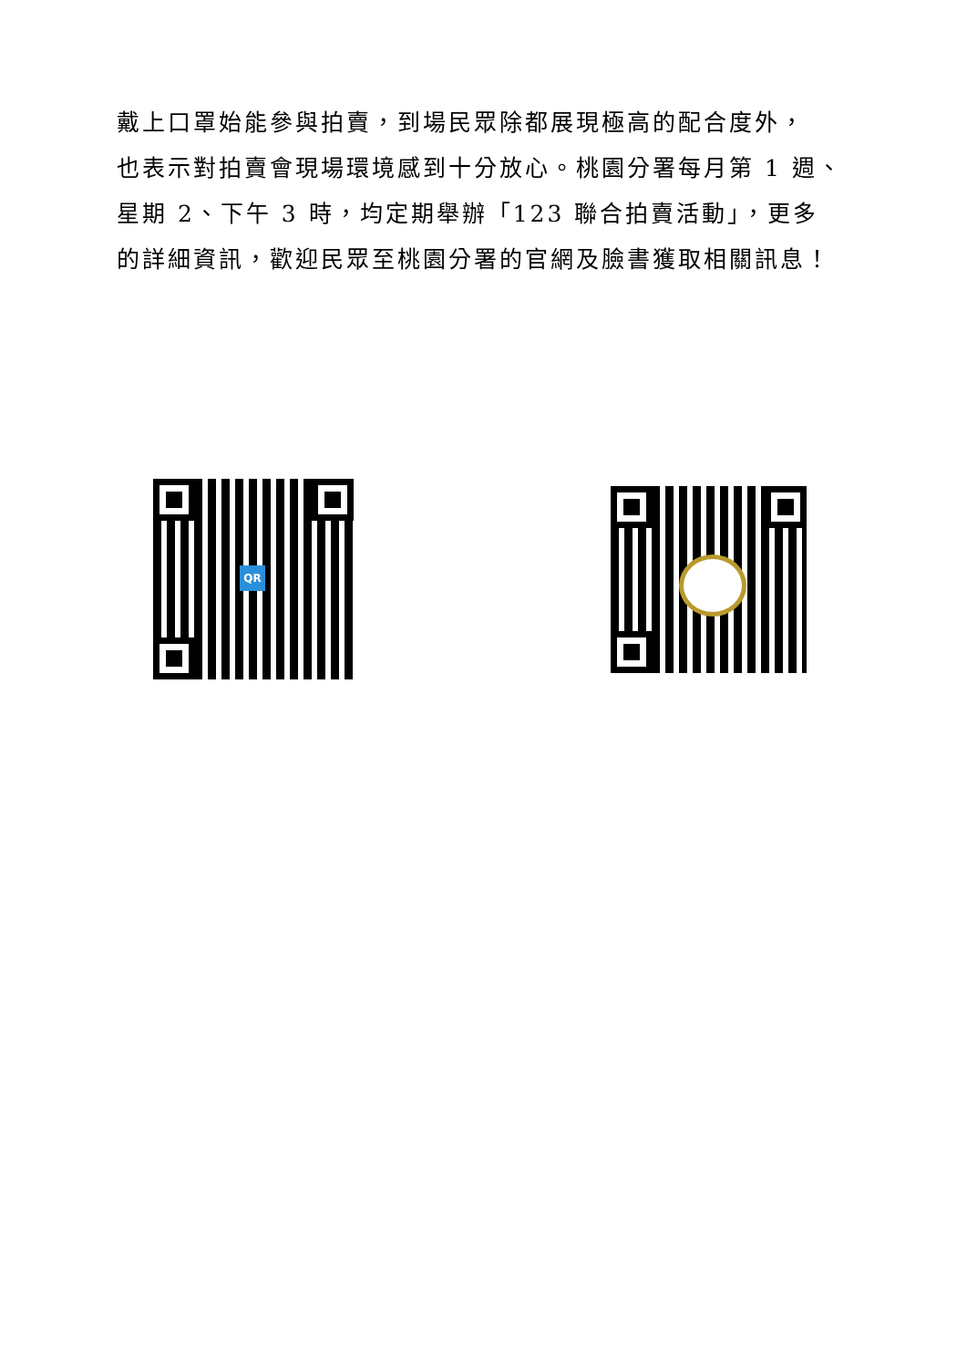戴上口罩始能參與拍賣，到場民眾除都展現極高的配合度外，
也表示對拍賣會現場環境感到十分放心。桃園分署每月第 1 週、
星期 2、下午 3 時，均定期舉辦「123 聯合拍賣活動」，更多
的詳細資訊，歡迎民眾至桃園分署的官網及臉書獲取相關訊息！
QR